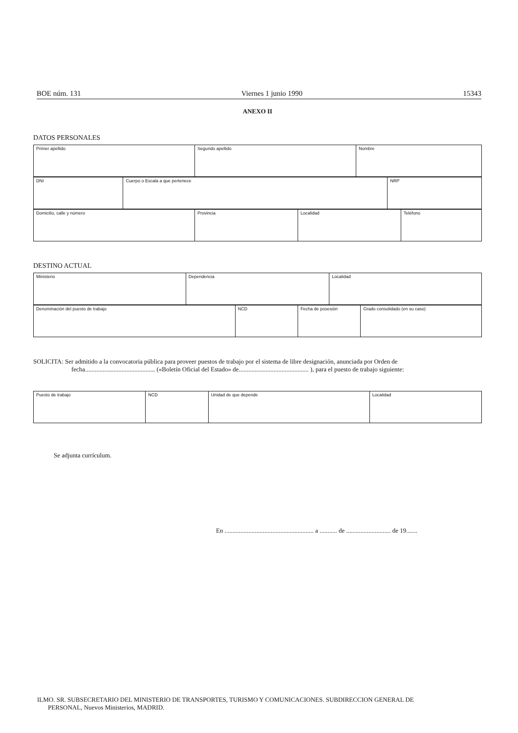BOE núm. 131 Viernes 1 junio 1990 15343
ANEXO II
DATOS PERSONALES
| Primer apellido | Segundo apellido | Nombre |
| DNI | Cuerpo o Escala a que pertenece | NRP |
| Domicilio, calle y número | Provincia | Localidad | Teléfono |
DESTINO ACTUAL
| Ministerio | Dependencia | Localidad |
| Denominación del puesto de trabajo | NCD | Fecha de posesión | Grado consolidado (en su caso) |
SOLICITA: Ser admitido a la convocatoria pública para proveer puestos de trabajo por el sistema de libre designación, anunciada por Orden de
fecha............................................ («Boletín Oficial del Estado» de............................................ ), para el puesto de trabajo siguiente:
| Puesto de trabajo | NCD | Unidad de que depende | Localidad |
Se adjunta currículum.
En ........................................................ a ........... de ............................ de 19.......
ILMO. SR. SUBSECRETARIO DEL MINISTERIO DE TRANSPORTES, TURISMO Y COMUNICACIONES. SUBDIRECCION GENERAL DE
PERSONAL, Nuevos Ministerios, MADRID.